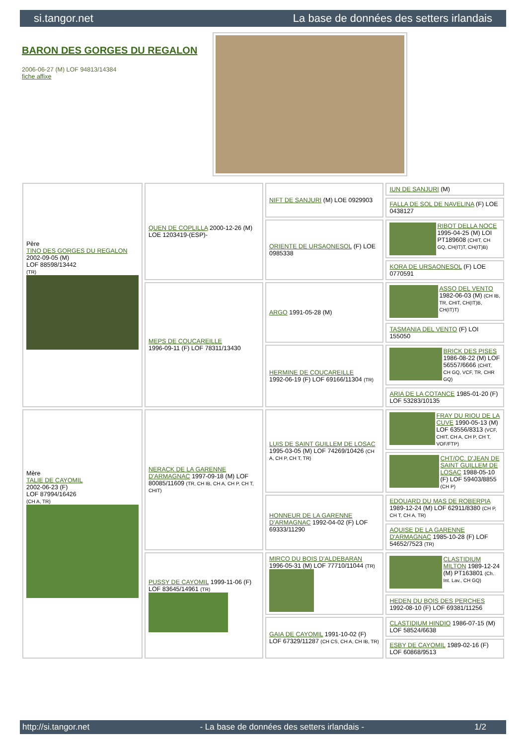si.tangor.net La base de données des setters irlandais
BARON DES GORGES DU REGALON
2006-06-27 (M) LOF 94813/14384
fiche affixe
| Père TINO DES GORGES DU REGALON 2002-09-05 (M) LOF 88598/13442 (TR) | QUEN DE COPLILLA 2000-12-26 (M) LOE 1203419-(ESP)- | NIFT DE SANJURI (M) LOE 0929903 | IUN DE SANJURI (M) |
| | | | FALLA DE SOL DE NAVELINA (F) LOE 0438127 |
| | | ORIENTE DE URSAONESOL (F) LOE 0985338 | RIBOT DELLA NOCE 1995-04-25 (M) LOI PT189608 (CHIT, CH GQ, CH(IT)T, CH(IT)B) |
| | | | KORA DE URSAONESOL (F) LOE 0770591 |
| | MEPS DE COUCAREILLE 1996-09-11 (F) LOF 78311/13430 | ARGO 1991-05-28 (M) | ASSO DEL VENTO 1982-06-03 (M) (CH IB, TR, CHIT, CH(IT)B, CH(IT)T) |
| | | | TASMANIA DEL VENTO (F) LOI 155050 |
| | | HERMINE DE COUCAREILLE 1992-06-19 (F) LOF 69166/11304 (TR) | BRICK DES PISES 1986-08-22 (M) LOF 56557/6666 (CHIT, CH GQ, VCF, TR, CHR GQ) |
| | | | ARIA DE LA COTANCE 1985-01-20 (F) LOF 53283/10135 |
| Mère TALIE DE CAYOMIL 2002-06-23 (F) LOF 87994/16426 (CH A, TR) | NERACK DE LA GARENNE D'ARMAGNAC 1997-09-18 (M) LOF 80085/11609 (TR, CH IB, CH A, CH P, CH T, CHIT) | LUIS DE SAINT GUILLEM DE LOSAC 1995-03-05 (M) LOF 74269/10426 (CH A, CH P, CH T, TR) | FRAY DU RIOU DE LA CUVE 1990-05-13 (M) LOF 63556/8313 (VCF, CHIT, CH A, CH P, CH T, VOF/FTP) |
| | | | CHT/QC. D'JEAN DE SAINT GUILLEM DE LOSAC 1988-05-10 (F) LOF 59403/8855 (CH P) |
| | | HONNEUR DE LA GARENNE D'ARMAGNAC 1992-04-02 (F) LOF 69333/11290 | EDOUARD DU MAS DE ROBERPIA 1989-12-24 (M) LOF 62911/8380 (CH P, CH T, CH A, TR) |
| | | | AQUISE DE LA GARENNE D'ARMAGNAC 1985-10-28 (F) LOF 54652/7523 (TR) |
| | PUSSY DE CAYOMIL 1999-11-06 (F) LOF 83645/14961 (TR) | MIRCO DU BOIS D'ALDEBARAN 1996-05-31 (M) LOF 77710/11044 (TR) | CLASTIDIUM MILTON 1989-12-24 (M) PT163801 (Ch. Int. Lav., CH GQ) |
| | | | HEDEN DU BOIS DES PERCHES 1992-08-10 (F) LOF 69381/11256 |
| | | GAIA DE CAYOMIL 1991-10-02 (F) LOF 67329/11287 (CH CS, CH A, CH IB, TR) | CLASTIDIUM HINDIO 1986-07-15 (M) LOF 58524/6638 |
| | | | ESBY DE CAYOMIL 1989-02-16 (F) LOF 60868/9513 |
http://si.tangor.net - La base de données des setters irlandais - 1/2